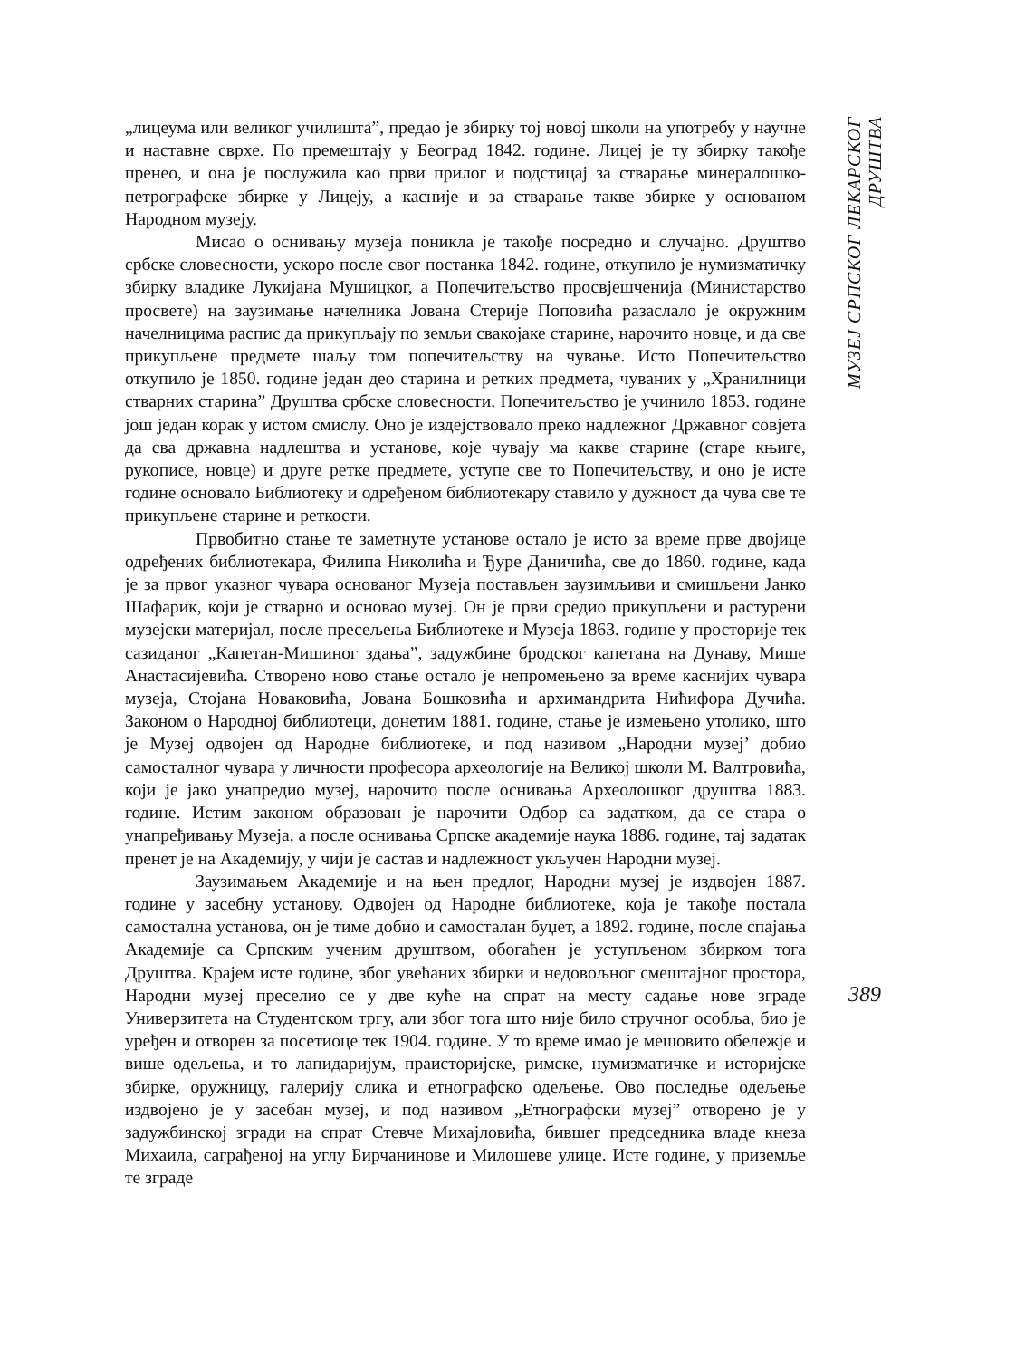„лицеума или великог училишта”, предао је збирку тој новој школи на употребу у научне и наставне сврхе. По премештају у Београд 1842. године. Лицеј је ту збирку такође пренео, и она је послужила као први прилог и подстицај за стварање минералошко-петрографске збирке у Лицеју, а касније и за стварање такве збирке у основаном Народном музеју.
Мисао о оснивању музеја поникла је такође посредно и случајно. Друштво србске словесности, ускоро после свог постанка 1842. године, откупило је нумизматичку збирку владике Лукијана Мушицког, а Попечитељство просвјешченија (Министарство просвете) на заузимање начелника Јована Стерије Поповића разаслало је окружним начелницима распис да прикупљају по земљи свакојаке старине, нарочито новце, и да све прикупљене предмете шаљу том попечитељству на чување. Исто Попечитељство откупило је 1850. године један део старина и ретких предмета, чуваних у „Хранилници стварних старина” Друштва србске словесности. Попечитељство је учинило 1853. године још један корак у истом смислу. Оно је издејствовало преко надлежног Државног совјета да сва државна надлештва и установе, које чувају ма какве старине (старе књиге, рукописе, новце) и друге ретке предмете, уступе све то Попечитељству, и оно је исте године основало Библиотеку и одређеном библиотекару ставило у дужност да чува све те прикупљене старине и реткости.
Првобитно стање те заметнуте установе остало је исто за време прве двојице одређених библиотекара, Филипа Николића и Ђуре Даничића, све до 1860. године, када је за првог указног чувара основаног Музеја постављен заузимљиви и смишљени Јанко Шафарик, који је стварно и основао музеј. Он је први средио прикупљени и растурени музејски материјал, после пресељења Библиотеке и Музеја 1863. године у просторије тек сазиданог „Капетан-Мишиног здања”, задужбине бродског капетана на Дунаву, Мише Анастасијевића. Створено ново стање остало је непромењено за време каснијих чувара музеја, Стојана Новаковића, Јована Бошковића и архимандрита Нићифора Дучића. Законом о Народној библиотеци, донетим 1881. године, стање је измењено утолико, што је Музеј одвојен од Народне библиотеке, и под називом „Народни музеј’ добио самосталног чувара у личности професора археологије на Великој школи М. Валтровића, који је јако унапредио музеј, нарочито после оснивања Археолошког друштва 1883. године. Истим законом образован је нарочити Одбор са задатком, да се стара о унапређивању Музеја, а после оснивања Српске академије наука 1886. године, тај задатак пренет је на Академију, у чији је састав и надлежност укључен Народни музеј.
Заузимањем Академије и на њен предлог, Народни музеј је издвојен 1887. године у засебну установу. Одвојен од Народне библиотеке, која је такође постала самостална установа, он је тиме добио и самосталан буџет, а 1892. године, после спајања Академије са Српским ученим друштвом, обогаћен је уступљеном збирком тога Друштва. Крајем исте године, због увећаних збирки и недовољног смештајног простора, Народни музеј преселио се у две куће на спрат на месту садање нове зграде Универзитета на Студентском тргу, али због тога што није било стручног особља, био је уређен и отворен за посетиоце тек 1904. године. У то време имао је мешовито обележје и више одељења, и то лапидаријум, праисторијске, римске, нумизматичке и историјске збирке, оружницу, галерију слика и етнографско одељење. Ово последње одељење издвојено је у засебан музеј, и под називом „Етнографски музеј” отворено је у задужбинској згради на спрат Стевче Михајловића, бившег председника владе кнеза Михаила, саграђеној на углу Бирчанинове и Милошеве улице. Исте године, у приземље те зграде
МУЗЕЈ СРПСКОГ ЛЕКАРСКОГ ДРУШТВА
389